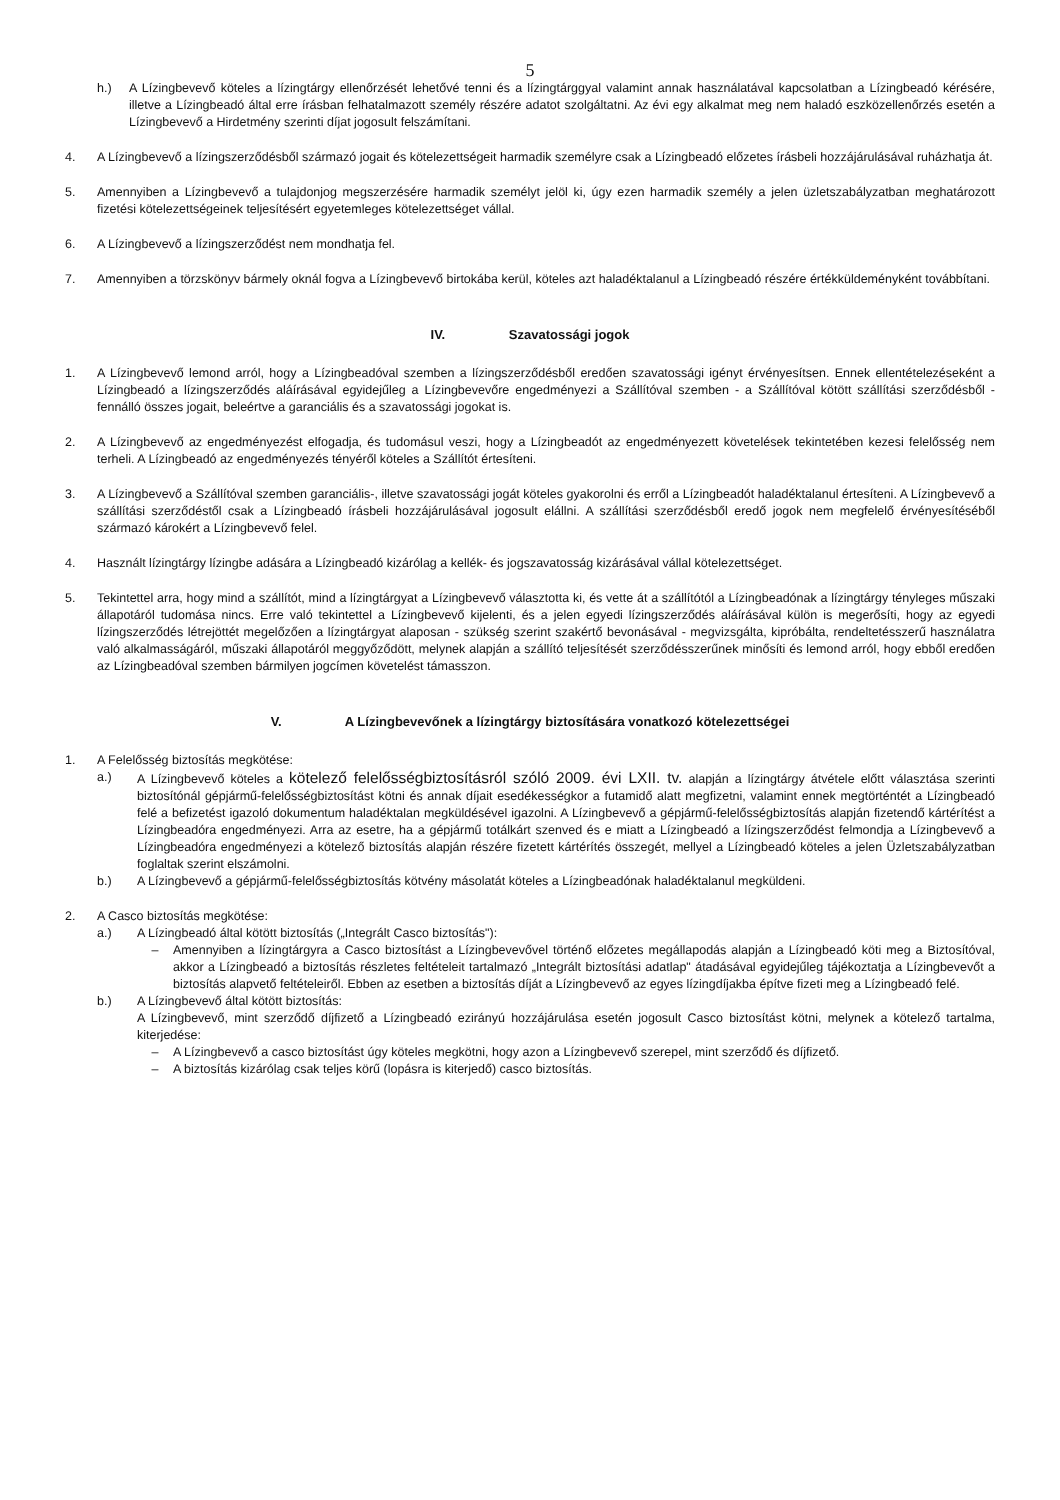5
h.) A Lízingbevevő köteles a lízingtárgy ellenőrzését lehetővé tenni és a lízingtárggyal valamint annak használatával kapcsolatban a Lízingbeadó kérésére, illetve a Lízingbeadó által erre írásban felhatalmazott személy részére adatot szolgáltatni. Az évi egy alkalmat meg nem haladó eszközellenőrzés esetén a Lízingbevevő a Hirdetmény szerinti díjat jogosult felszámítani.
4. A Lízingbevevő a lízingszerződésből származó jogait és kötelezettségeit harmadik személyre csak a Lízingbeadó előzetes írásbeli hozzájárulásával ruházhatja át.
5. Amennyiben a Lízingbevevő a tulajdonjog megszerzésére harmadik személyt jelöl ki, úgy ezen harmadik személy a jelen üzletszabályzatban meghatározott fizetési kötelezettségeinek teljesítésért egyetemleges kötelezettséget vállal.
6. A Lízingbevevő a lízingszerződést nem mondhatja fel.
7. Amennyiben a törzskönyv bármely oknál fogva a Lízingbevevő birtokába kerül, köteles azt haladéktalanul a Lízingbeadó részére értékküldeményként továbbítani.
IV. Szavatossági jogok
1. A Lízingbevevő lemond arról, hogy a Lízingbeadóval szemben a lízingszerződésből eredően szavatossági igényt érvényesítsen. Ennek ellentételezéseként a Lízingbeadó a lízingszerződés aláírásával egyidejűleg a Lízingbevevőre engedményezi a Szállítóval szemben - a Szállítóval kötött szállítási szerződésből - fennálló összes jogait, beleértve a garanciális és a szavatossági jogokat is.
2. A Lízingbevevő az engedményezést elfogadja, és tudomásul veszi, hogy a Lízingbeadót az engedményezett követelések tekintetében kezesi felelősség nem terheli. A Lízingbeadó az engedményezés tényéről köteles a Szállítót értesíteni.
3. A Lízingbevevő a Szállítóval szemben garanciális-, illetve szavatossági jogát köteles gyakorolni és erről a Lízingbeadót haladéktalanul értesíteni. A Lízingbevevő a szállítási szerződéstől csak a Lízingbeadó írásbeli hozzájárulásával jogosult elállni. A szállítási szerződésből eredő jogok nem megfelelő érvényesítéséből származó károkért a Lízingbevevő felel.
4. Használt lízingtárgy lízingbe adására a Lízingbeadó kizárólag a kellék- és jogszavatosság kizárásával vállal kötelezettséget.
5. Tekintettel arra, hogy mind a szállítót, mind a lízingtárgyat a Lízingbevevő választotta ki, és vette át a szállítótól a Lízingbeadónak a lízingtárgy tényleges műszaki állapotáról tudomása nincs. Erre való tekintettel a Lízingbevevő kijelenti, és a jelen egyedi lízingszerződés aláírásával külön is megerősíti, hogy az egyedi lízingszerződés létrejöttét megelőzően a lízingtárgyat alaposan - szükség szerint szakértő bevonásával - megvizsgálta, kipróbálta, rendeltetésszerű használatra való alkalmasságáról, műszaki állapotáról meggyőződött, melynek alapján a szállító teljesítését szerződésszerűnek minősíti és lemond arról, hogy ebből eredően az Lízingbeadóval szemben bármilyen jogcímen követelést támasszon.
V. A Lízingbevevőnek a lízingtárgy biztosítására vonatkozó kötelezettségei
1. A Felelősség biztosítás megkötése:
a.) A Lízingbevevő köteles a kötelező felelősségbiztosításról szóló 2009. évi LXII. tv. alapján a lízingtárgy átvétele előtt választása szerinti biztosítónál gépjármű-felelősségbiztosítást kötni és annak díjait esedékességkor a futamidő alatt megfizetni, valamint ennek megtörténtét a Lízingbeadó felé a befizetést igazoló dokumentum haladéktalan megküldésével igazolni. A Lízingbevevő a gépjármű-felelősségbiztosítás alapján fizetendő kártérítést a Lízingbeadóra engedményezi. Arra az esetre, ha a gépjármű totálkárt szenved és e miatt a Lízingbeadó a lízingszerződést felmondja a Lízingbevevő a Lízingbeadóra engedményezi a kötelező biztosítás alapján részére fizetett kártérítés összegét, mellyel a Lízingbeadó köteles a jelen Üzletszabályzatban foglaltak szerint elszámolni.
b.) A Lízingbevevő a gépjármű-felelősségbiztosítás kötvény másolatát köteles a Lízingbeadónak haladéktalanul megküldeni.
2. A Casco biztosítás megkötése:
a.) A Lízingbeadó által kötött biztosítás („Integrált Casco biztosítás"):
– Amennyiben a lízingtárgyra a Casco biztosítást a Lízingbevevővel történő előzetes megállapodás alapján a Lízingbeadó köti meg a Biztosítóval, akkor a Lízingbeadó a biztosítás részletes feltételeit tartalmazó „Integrált biztosítási adatlap" átadásával egyidejűleg tájékoztatja a Lízingbevevőt a biztosítás alapvető feltételeiről. Ebben az esetben a biztosítás díját a Lízingbevevő az egyes lízingdíjakba építve fizeti meg a Lízingbeadó felé.
b.) A Lízingbevevő által kötött biztosítás:
A Lízingbevevő, mint szerződő díjfizető a Lízingbeadó ezirányú hozzájárulása esetén jogosult Casco biztosítást kötni, melynek a kötelező tartalma, kiterjedése:
– A Lízingbevevő a casco biztosítást úgy köteles megkötni, hogy azon a Lízingbevevő szerepel, mint szerződő és díjfizető.
– A biztosítás kizárólag csak teljes körű (lopásra is kiterjedő) casco biztosítás.